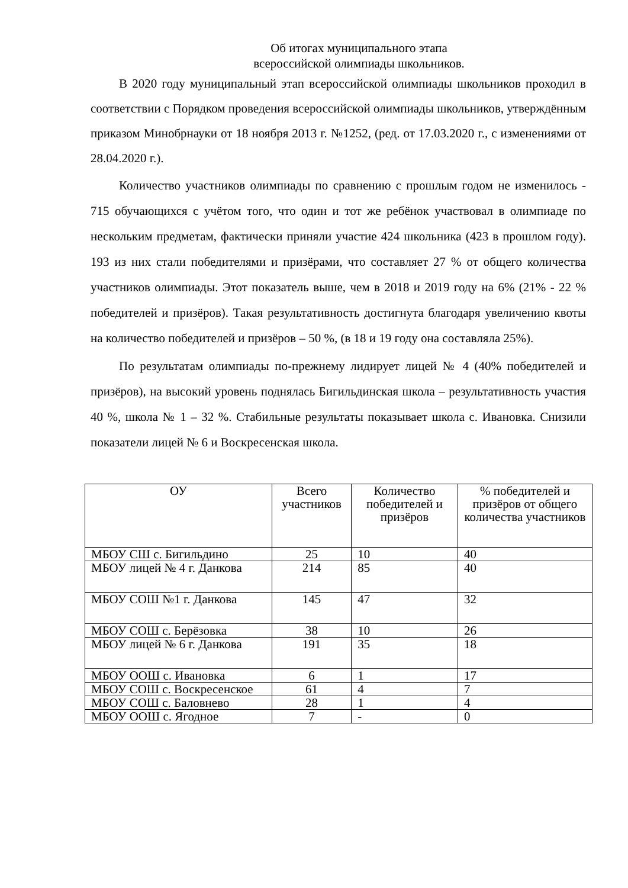Об итогах муниципального этапа
всероссийской олимпиады школьников.
В 2020 году муниципальный этап всероссийской олимпиады школьников проходил в соответствии с Порядком проведения всероссийской олимпиады школьников, утверждённым приказом Минобрнауки от 18 ноября 2013 г. №1252, (ред. от 17.03.2020 г., с изменениями от 28.04.2020 г.).
Количество участников олимпиады по сравнению с прошлым годом не изменилось - 715 обучающихся с учётом того, что один и тот же ребёнок участвовал в олимпиаде по нескольким предметам, фактически приняли участие 424 школьника (423 в прошлом году). 193 из них стали победителями и призёрами, что составляет 27 % от общего количества участников олимпиады. Этот показатель выше, чем в 2018 и 2019 году на 6% (21% - 22 % победителей и призёров). Такая результативность достигнута благодаря увеличению квоты на количество победителей и призёров – 50 %, (в 18 и 19 году она составляла 25%).
По результатам олимпиады по-прежнему лидирует лицей № 4 (40% победителей и призёров), на высокий уровень поднялась Бигильдинская школа – результативность участия 40 %, школа № 1 – 32 %. Стабильные результаты показывает школа с. Ивановка. Снизили показатели лицей № 6 и Воскресенская школа.
| ОУ | Всего участников | Количество победителей и призёров | % победителей и призёров от общего количества участников |
| --- | --- | --- | --- |
| МБОУ СШ с. Бигильдино | 25 | 10 | 40 |
| МБОУ лицей № 4 г. Данкова | 214 | 85 | 40 |
| МБОУ СОШ №1 г. Данкова | 145 | 47 | 32 |
| МБОУ СОШ с. Берёзовка | 38 | 10 | 26 |
| МБОУ лицей № 6 г. Данкова | 191 | 35 | 18 |
| МБОУ ООШ с. Ивановка | 6 | 1 | 17 |
| МБОУ СОШ с. Воскресенское | 61 | 4 | 7 |
| МБОУ СОШ с. Баловнево | 28 | 1 | 4 |
| МБОУ ООШ с. Ягодное | 7 | - | 0 |